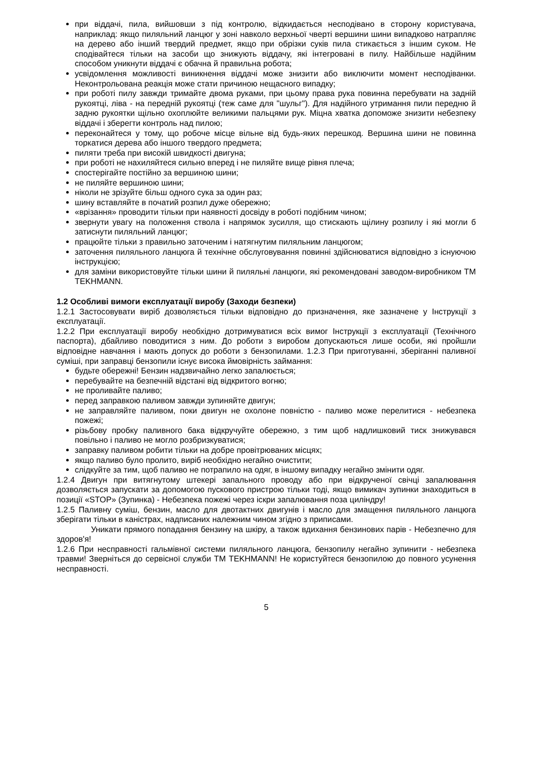при віддачі, пила, вийшовши з під контролю, відкидається несподівано в сторону користувача, наприклад: якщо пиляльний ланцюг у зоні навколо верхньої чверті вершини шини випадково натрапляє на дерево або інший твердий предмет, якщо при обрізки суків пила стикається з іншим суком. Не сподівайтеся тільки на засоби що знижують віддачу, які інтегровані в пилу. Найбільше надійним способом уникнути віддачі є обачна й правильна робота;
усвідомлення можливості виникнення віддачі може знизити або виключити момент несподіванки. Неконтрольована реакція може стати причиною нещасного випадку;
при роботі пилу завжди тримайте двома руками, при цьому права рука повинна перебувати на задній рукоятці, ліва - на передній рукоятці (теж саме для "шульг"). Для надійного утримання пили передню й задню рукоятки щільно охоплюйте великими пальцями рук. Міцна хватка допоможе знизити небезпеку віддачі і зберегти контроль над пилою;
переконайтеся у тому, що робоче місце вільне від будь-яких перешкод. Вершина шини не повинна торкатися дерева або іншого твердого предмета;
пиляти треба при високій швидкості двигуна;
при роботі не нахиляйтеся сильно вперед і не пиляйте вище рівня плеча;
спостерігайте постійно за вершиною шини;
не пиляйте вершиною шини;
ніколи не зрізуйте більш одного сука за один раз;
шину вставляйте в початий розпил дуже обережно;
«врізання» проводити тільки при наявності досвіду в роботі подібним чином;
звернути увагу на положення ствола і напрямок зусилля, що стискають щілину розпилу і які могли б затиснути пиляльний ланцюг;
працюйте тільки з правильно заточеним і натягнутим пиляльним ланцюгом;
заточення пиляльного ланцюга й технічне обслуговування повинні здійснюватися відповідно з існуючою інструкцією;
для заміни використовуйте тільки шини й пиляльні ланцюги, які рекомендовані заводом-виробником ТМ TEKHMANN.
1.2 Особливі вимоги експлуатації виробу (Заходи безпеки)
1.2.1 Застосовувати виріб дозволяється тільки відповідно до призначення, яке зазначене у Інструкції з експлуатації.
1.2.2 При експлуатації виробу необхідно дотримуватися всіх вимог Інструкції з експлуатації (Технічного паспорта), дбайливо поводитися з ним. До роботи з виробом допускаються лише особи, які пройшли відповідне навчання і мають допуск до роботи з бензопилами. 1.2.3 При приготуванні, зберіганні паливної суміші, при заправці бензопили існує висока ймовірність займання:
будьте обережні! Бензин надзвичайно легко запалюється;
перебувайте на безпечній відстані від відкритого вогню;
не проливайте паливо;
перед заправкою паливом завжди зупиняйте двигун;
не заправляйте паливом, поки двигун не охолоне повністю - паливо може перелитися - небезпека пожежі;
різьбову пробку паливного бака відкручуйте обережно, з тим щоб надлишковий тиск знижувався повільно і паливо не могло розбризкуватися;
заправку паливом робити тільки на добре провітрюваних місцях;
якщо паливо було пролито, виріб необхідно негайно очистити;
слідкуйте за тим, щоб паливо не потрапило на одяг, в іншому випадку негайно змінити одяг.
1.2.4 Двигун при витягнутому штекері запального проводу або при відкрученої свічці запалювання дозволяється запускати за допомогою пускового пристрою тільки тоді, якщо вимикач зупинки знаходиться в позиції «STOP» (Зупинка) - Небезпека пожежі через іскри запалювання поза циліндру!
1.2.5 Паливну суміш, бензин, масло для двотактних двигунів і масло для змащення пиляльного ланцюга зберігати тільки в каністрах, надписаних належним чином згідно з приписами.
Уникати прямого попадання бензину на шкіру, а також вдихання бензинових парів - Небезпечно для здоров'я!
1.2.6 При несправності гальмівної системи пиляльного ланцюга, бензопилу негайно зупинити - небезпека травми! Зверніться до сервісної служби ТМ TEKHMANN! Не користуйтеся бензопилою до повного усунення несправності.
5